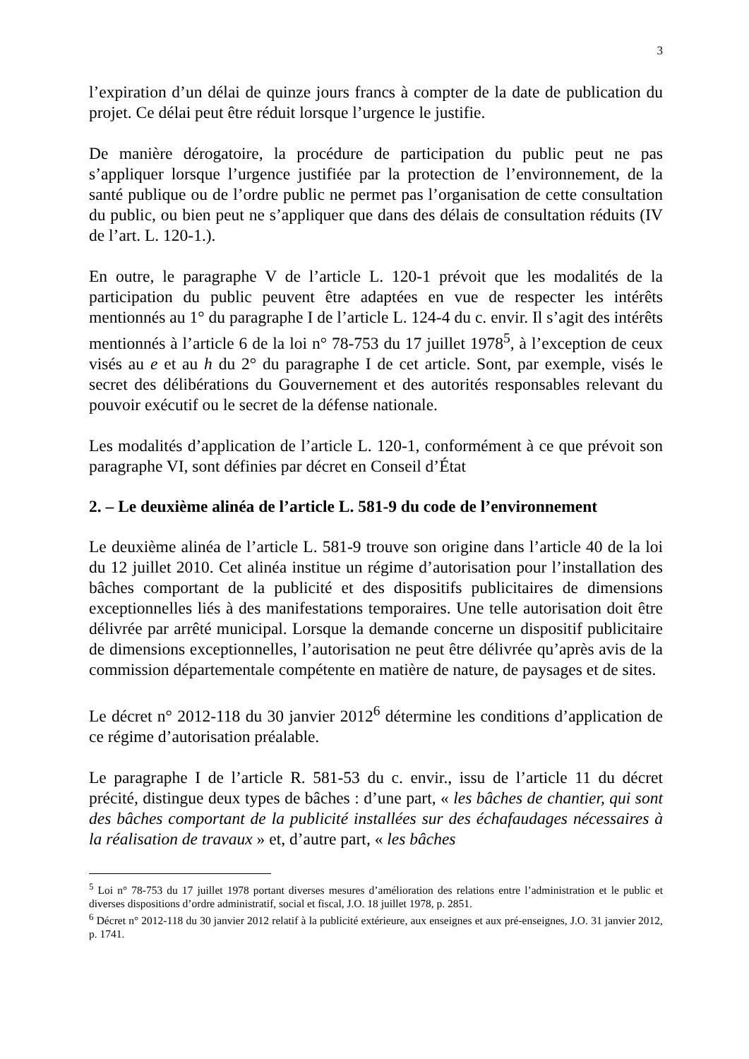3
l’expiration d’un délai de quinze jours francs à compter de la date de publication du projet. Ce délai peut être réduit lorsque l’urgence le justifie.
De manière dérogatoire, la procédure de participation du public peut ne pas s’appliquer lorsque l’urgence justifiée par la protection de l’environnement, de la santé publique ou de l’ordre public ne permet pas l’organisation de cette consultation du public, ou bien peut ne s’appliquer que dans des délais de consultation réduits (IV de l’art. L. 120-1.).
En outre, le paragraphe V de l’article L. 120-1 prévoit que les modalités de la participation du public peuvent être adaptées en vue de respecter les intérêts mentionnés au 1° du paragraphe I de l’article L. 124-4 du c. envir. Il s’agit des intérêts mentionnés à l’article 6 de la loi n° 78-753 du 17 juillet 1978<sup>5</sup>, à l’exception de ceux visés au e et au h du 2° du paragraphe I de cet article. Sont, par exemple, visés le secret des délibérations du Gouvernement et des autorités responsables relevant du pouvoir exécutif ou le secret de la défense nationale.
Les modalités d’application de l’article L. 120-1, conformément à ce que prévoit son paragraphe VI, sont définies par décret en Conseil d’État
2. – Le deuxième alinéa de l’article L. 581-9 du code de l’environnement
Le deuxième alinéa de l’article L. 581-9 trouve son origine dans l’article 40 de la loi du 12 juillet 2010. Cet alinéa institue un régime d’autorisation pour l’installation des bâches comportant de la publicité et des dispositifs publicitaires de dimensions exceptionnelles liés à des manifestations temporaires. Une telle autorisation doit être délivrée par arrêté municipal. Lorsque la demande concerne un dispositif publicitaire de dimensions exceptionnelles, l’autorisation ne peut être délivrée qu’après avis de la commission départementale compétente en matière de nature, de paysages et de sites.
Le décret n° 2012-118 du 30 janvier 2012<sup>6</sup> détermine les conditions d’application de ce régime d’autorisation préalable.
Le paragraphe I de l’article R. 581-53 du c. envir., issu de l’article 11 du décret précité, distingue deux types de bâches : d’une part, « les bâches de chantier, qui sont des bâches comportant de la publicité installées sur des échafaudages nécessaires à la réalisation de travaux » et, d’autre part, « les bâches
<sup>5</sup> Loi n° 78-753 du 17 juillet 1978 portant diverses mesures d’amélioration des relations entre l’administration et le public et diverses dispositions d’ordre administratif, social et fiscal, J.O. 18 juillet 1978, p. 2851.
<sup>6</sup> Décret n° 2012-118 du 30 janvier 2012 relatif à la publicité extérieure, aux enseignes et aux pré-enseignes, J.O. 31 janvier 2012, p. 1741.